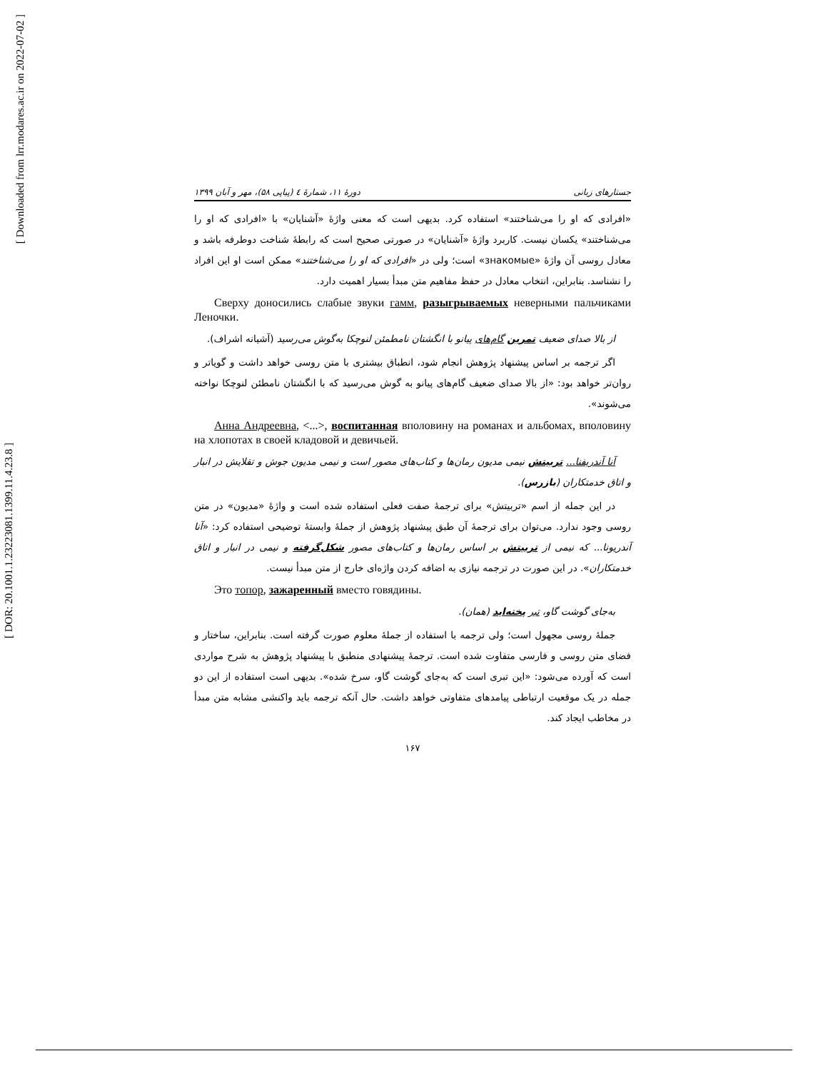[ DOR: 20.1001.1.23223081.1399.11.4.23.8 ]
[ Downloaded from lrr.modares.ac.ir on 2022-07-02 ]
جستارهای زبانی دورهٔ ۱۱، شمارهٔ ٤ (پیاپی ۵۸)، مهر و آبان ۱۳۹۹
«افرادی که او را می‌شناختند» استفاده کرد. بدیهی است که معنی واژهٔ «آشنایان» با «افرادی که او را می‌شناختند» یکسان نیست. کاربرد واژهٔ «آشنایان» در صورتی صحیح است که رابطهٔ شناخت دوطرفه باشد و معادل روسی آن واژهٔ «знакомые» است؛ ولی در «افرادی که او را می‌شناختند» ممکن است او این افراد را نشناسد. بنابراین، انتخاب معادل در حفظ مفاهیم متن مبدأ بسیار اهمیت دارد.
Сверху доносились слабые звуки гамм, разыгрываемых неверными пальчиками Леночки.
از بالا صدای ضعیف تمرین گام‌های پیانو با انگشتان نامطمئن لنوچکا به‌گوش می‌رسید (آشیانه اشراف).
اگر ترجمه بر اساس پیشنهاد پژوهش انجام شود، انطباق بیشتری با متن روسی خواهد داشت و گویاتر و روان‌تر خواهد بود: «از بالا صدای ضعیف گام‌های پیانو به گوش می‌رسید که با انگشتان نامطئن لنوچکا نواخته می‌شوند».
Анна Андреевна, <...>, воспитанная вполовину на романах и альбомах, вполовину на хлопотах в своей кладовой и девичьей.
آنا آندریفنا... تربیتش نیمی مدیون رمان‌ها و کتاب‌های مصور است و نیمی مدیون جوش و تقلایش در انبار و اتاق خدمتکاران (بازرس).
در این جمله از اسم «تربیتش» برای ترجمهٔ صفت فعلی استفاده شده است و واژهٔ «مدیون» در متن روسی وجود ندارد. می‌توان برای ترجمهٔ آن طبق پیشنهاد پژوهش از جملهٔ وابستهٔ توضیحی استفاده کرد: «آنا آندریونا... که نیمی از تربیتش بر اساس رمان‌ها و کتاب‌های مصور شکل‌گرفته و نیمی در انبار و اتاق خدمتکاران». در این صورت در ترجمه نیازی به اضافه کردن واژه‌ای خارج از متن مبدأ نیست.
Это топор, зажаренный вместо говядины.
به‌جای گوشت گاو، تبر پخته‌اید (همان).
جملهٔ روسی مجهول است؛ ولی ترجمه با استفاده از جملهٔ معلوم صورت گرفته است. بنابراین، ساختار و فضای متن روسی و فارسی متفاوت شده است. ترجمهٔ پیشنهادی منطبق با پیشنهاد پژوهش به شرح مواردی است که آورده می‌شود: «این تبری است که به‌جای گوشت گاو، سرخ شده». بدیهی است استفاده از این دو جمله در یک موقعیت ارتباطی پیامدهای متفاوتی خواهد داشت. حال آنکه ترجمه باید واکنشی مشابه متن مبدأ در مخاطب ایجاد کند.
۱۶۷